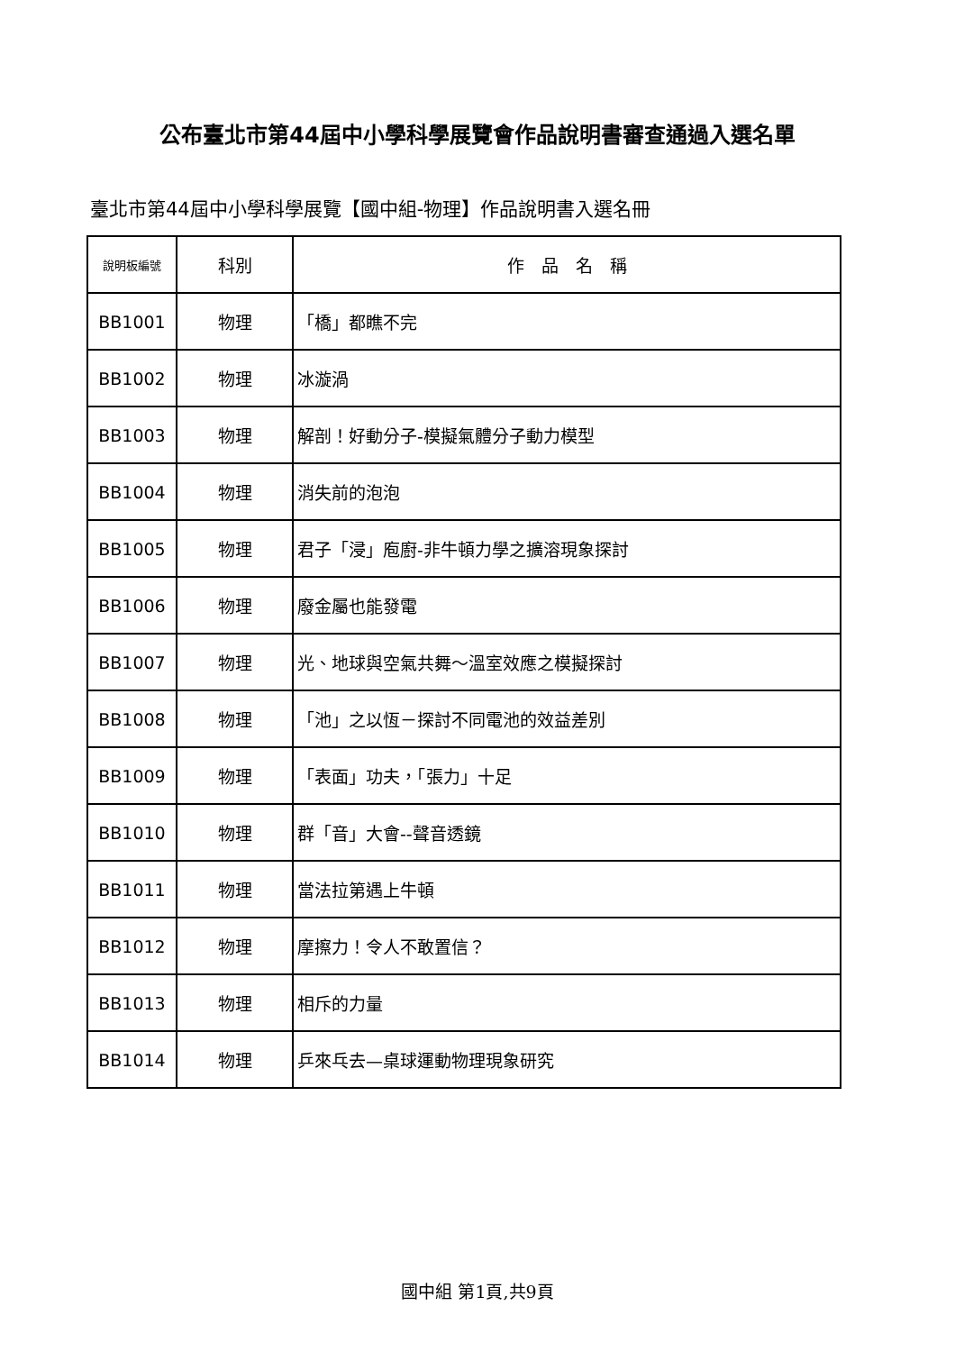公布臺北市第44屆中小學科學展覽會作品說明書審查通過入選名單
臺北市第44屆中小學科學展覽【國中組-物理】作品說明書入選名冊
| 說明板編號 | 科別 | 作 品 名 稱 |
| --- | --- | --- |
| BB1001 | 物理 | 「橋」都瞧不完 |
| BB1002 | 物理 | 冰漩渦 |
| BB1003 | 物理 | 解剖！好動分子-模擬氣體分子動力模型 |
| BB1004 | 物理 | 消失前的泡泡 |
| BB1005 | 物理 | 君子「浸」庖廚-非牛頓力學之擴溶現象探討 |
| BB1006 | 物理 | 廢金屬也能發電 |
| BB1007 | 物理 | 光、地球與空氣共舞～溫室效應之模擬探討 |
| BB1008 | 物理 | 「池」之以恆－探討不同電池的效益差別 |
| BB1009 | 物理 | 「表面」功夫，「張力」十足 |
| BB1010 | 物理 | 群「音」大會--聲音透鏡 |
| BB1011 | 物理 | 當法拉第遇上牛頓 |
| BB1012 | 物理 | 摩擦力！令人不敢置信？ |
| BB1013 | 物理 | 相斥的力量 |
| BB1014 | 物理 | 乒來乓去—桌球運動物理現象研究 |
國中組 第1頁,共9頁